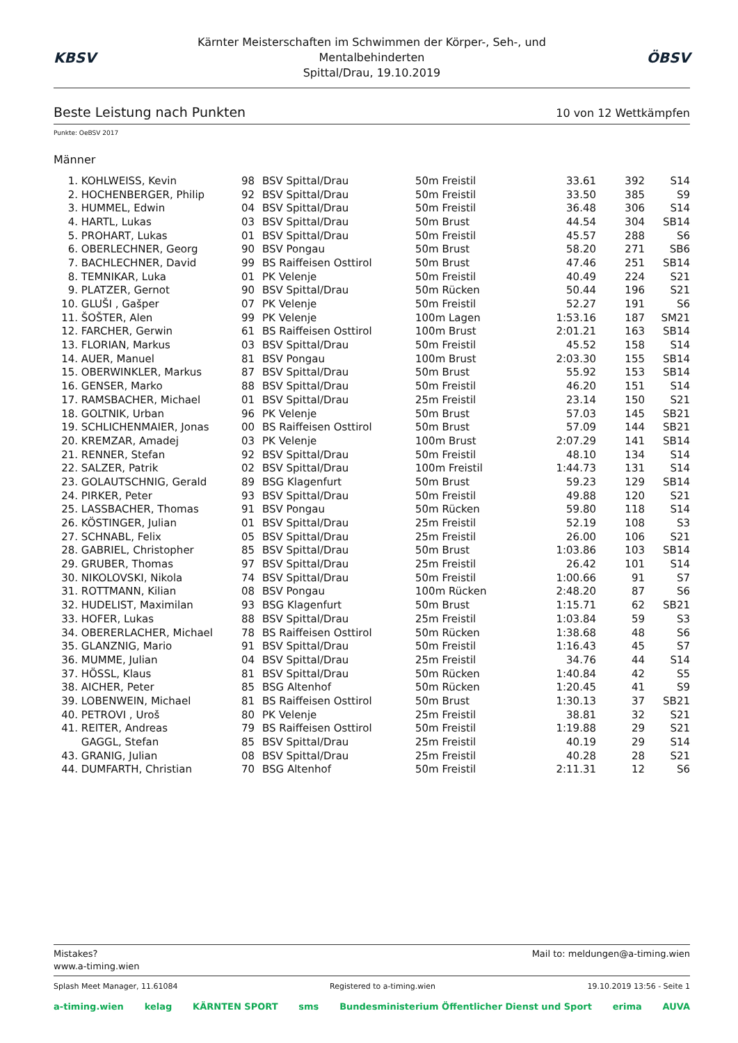KBSV
Kärnter Meisterschaften im Schwimmen der Körper-, Seh-, und Mentalbehinderten
Spittal/Drau, 19.10.2019
ÖBSV
Beste Leistung nach Punkten 10 von 12 Wettkämpfen
Punkte: OeBSV 2017
Männer
| 1. | KOHLWEISS, Kevin | 98 | BSV Spittal/Drau | 50m Freistil | 33.61 | 392 | S14 |
| 2. | HOCHENBERGER, Philip | 92 | BSV Spittal/Drau | 50m Freistil | 33.50 | 385 | S9 |
| 3. | HUMMEL, Edwin | 04 | BSV Spittal/Drau | 50m Freistil | 36.48 | 306 | S14 |
| 4. | HARTL, Lukas | 03 | BSV Spittal/Drau | 50m Brust | 44.54 | 304 | SB14 |
| 5. | PROHART, Lukas | 01 | BSV Spittal/Drau | 50m Freistil | 45.57 | 288 | S6 |
| 6. | OBERLECHNER, Georg | 90 | BSV Pongau | 50m Brust | 58.20 | 271 | SB6 |
| 7. | BACHLECHNER, David | 99 | BS Raiffeisen Osttirol | 50m Brust | 47.46 | 251 | SB14 |
| 8. | TEMNIKAR, Luka | 01 | PK Velenje | 50m Freistil | 40.49 | 224 | S21 |
| 9. | PLATZER, Gernot | 90 | BSV Spittal/Drau | 50m Rücken | 50.44 | 196 | S21 |
| 10. | GLUŠI , Gašper | 07 | PK Velenje | 50m Freistil | 52.27 | 191 | S6 |
| 11. | ŠOŠTER, Alen | 99 | PK Velenje | 100m Lagen | 1:53.16 | 187 | SM21 |
| 12. | FARCHER, Gerwin | 61 | BS Raiffeisen Osttirol | 100m Brust | 2:01.21 | 163 | SB14 |
| 13. | FLORIAN, Markus | 03 | BSV Spittal/Drau | 50m Freistil | 45.52 | 158 | S14 |
| 14. | AUER, Manuel | 81 | BSV Pongau | 100m Brust | 2:03.30 | 155 | SB14 |
| 15. | OBERWINKLER, Markus | 87 | BSV Spittal/Drau | 50m Brust | 55.92 | 153 | SB14 |
| 16. | GENSER, Marko | 88 | BSV Spittal/Drau | 50m Freistil | 46.20 | 151 | S14 |
| 17. | RAMSBACHER, Michael | 01 | BSV Spittal/Drau | 25m Freistil | 23.14 | 150 | S21 |
| 18. | GOLTNIK, Urban | 96 | PK Velenje | 50m Brust | 57.03 | 145 | SB21 |
| 19. | SCHLICHENMAIER, Jonas | 00 | BS Raiffeisen Osttirol | 50m Brust | 57.09 | 144 | SB21 |
| 20. | KREMZAR, Amadej | 03 | PK Velenje | 100m Brust | 2:07.29 | 141 | SB14 |
| 21. | RENNER, Stefan | 92 | BSV Spittal/Drau | 50m Freistil | 48.10 | 134 | S14 |
| 22. | SALZER, Patrik | 02 | BSV Spittal/Drau | 100m Freistil | 1:44.73 | 131 | S14 |
| 23. | GOLAUTSCHNIG, Gerald | 89 | BSG Klagenfurt | 50m Brust | 59.23 | 129 | SB14 |
| 24. | PIRKER, Peter | 93 | BSV Spittal/Drau | 50m Freistil | 49.88 | 120 | S21 |
| 25. | LASSBACHER, Thomas | 91 | BSV Pongau | 50m Rücken | 59.80 | 118 | S14 |
| 26. | KÖSTINGER, Julian | 01 | BSV Spittal/Drau | 25m Freistil | 52.19 | 108 | S3 |
| 27. | SCHNABL, Felix | 05 | BSV Spittal/Drau | 25m Freistil | 26.00 | 106 | S21 |
| 28. | GABRIEL, Christopher | 85 | BSV Spittal/Drau | 50m Brust | 1:03.86 | 103 | SB14 |
| 29. | GRUBER, Thomas | 97 | BSV Spittal/Drau | 25m Freistil | 26.42 | 101 | S14 |
| 30. | NIKOLOVSKI, Nikola | 74 | BSV Spittal/Drau | 50m Freistil | 1:00.66 | 91 | S7 |
| 31. | ROTTMANN, Kilian | 08 | BSV Pongau | 100m Rücken | 2:48.20 | 87 | S6 |
| 32. | HUDELIST, Maximilan | 93 | BSG Klagenfurt | 50m Brust | 1:15.71 | 62 | SB21 |
| 33. | HOFER, Lukas | 88 | BSV Spittal/Drau | 25m Freistil | 1:03.84 | 59 | S3 |
| 34. | OBERERLACHER, Michael | 78 | BS Raiffeisen Osttirol | 50m Rücken | 1:38.68 | 48 | S6 |
| 35. | GLANZNIG, Mario | 91 | BSV Spittal/Drau | 50m Freistil | 1:16.43 | 45 | S7 |
| 36. | MUMME, Julian | 04 | BSV Spittal/Drau | 25m Freistil | 34.76 | 44 | S14 |
| 37. | HÖSSL, Klaus | 81 | BSV Spittal/Drau | 50m Rücken | 1:40.84 | 42 | S5 |
| 38. | AICHER, Peter | 85 | BSG Altenhof | 50m Rücken | 1:20.45 | 41 | S9 |
| 39. | LOBENWEIN, Michael | 81 | BS Raiffeisen Osttirol | 50m Brust | 1:30.13 | 37 | SB21 |
| 40. | PETROVI , Uroš | 80 | PK Velenje | 25m Freistil | 38.81 | 32 | S21 |
| 41. | REITER, Andreas | 79 | BS Raiffeisen Osttirol | 50m Freistil | 1:19.88 | 29 | S21 |
| | GAGGL, Stefan | 85 | BSV Spittal/Drau | 25m Freistil | 40.19 | 29 | S14 |
| 43. | GRANIG, Julian | 08 | BSV Spittal/Drau | 25m Freistil | 40.28 | 28 | S21 |
| 44. | DUMFARTH, Christian | 70 | BSG Altenhof | 50m Freistil | 2:11.31 | 12 | S6 |
Mistakes?
www.a-timing.wien
Mail to: meldungen@a-timing.wien
Splash Meet Manager, 11.61084 Registered to a-timing.wien 19.10.2019 13:56 - Seite 1
a-timing.wien kelag KÄRNTEN SPORT sms Bundesministerium Öffentlicher Dienst und Sport erima AUVA